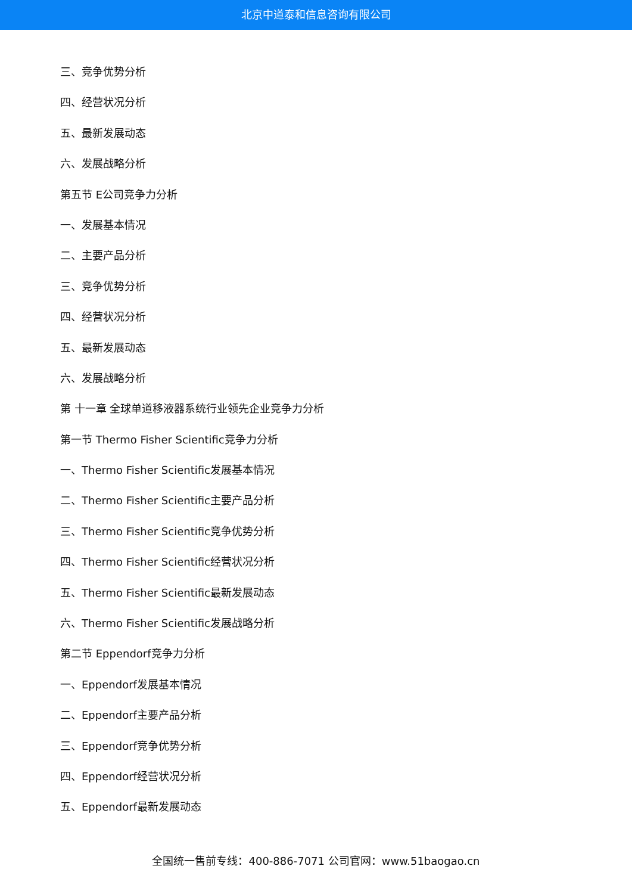北京中道泰和信息咨询有限公司
三、竞争优势分析
四、经营状况分析
五、最新发展动态
六、发展战略分析
第五节 E公司竞争力分析
一、发展基本情况
二、主要产品分析
三、竞争优势分析
四、经营状况分析
五、最新发展动态
六、发展战略分析
第 十一章 全球单道移液器系统行业领先企业竞争力分析
第一节 Thermo Fisher Scientific竞争力分析
一、Thermo Fisher Scientific发展基本情况
二、Thermo Fisher Scientific主要产品分析
三、Thermo Fisher Scientific竞争优势分析
四、Thermo Fisher Scientific经营状况分析
五、Thermo Fisher Scientific最新发展动态
六、Thermo Fisher Scientific发展战略分析
第二节 Eppendorf竞争力分析
一、Eppendorf发展基本情况
二、Eppendorf主要产品分析
三、Eppendorf竞争优势分析
四、Eppendorf经营状况分析
五、Eppendorf最新发展动态
全国统一售前专线：400-886-7071 公司官网：www.51baogao.cn